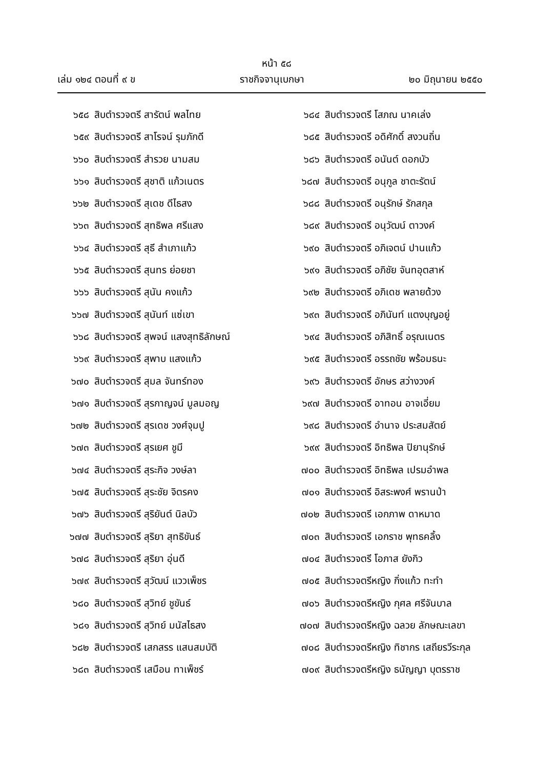หน้า ๕๘
เล่ม ๑๒๔ ตอนที่ ๙ ข ราชกิจจานุเบกษา ๒๐ มิถุนายน ๒๕๕๐
๖๕๘ สิบตำรวจตรี สารัตน์ พลไทย
๖๕๙ สิบตำรวจตรี สาโรจน์ รุมภักดี
๖๖๐ สิบตำรวจตรี สำรวย นามสม
๖๖๑ สิบตำรวจตรี สุชาติ แก้วเนตร
๖๖๒ สิบตำรวจตรี สุเดช ดีไธสง
๖๖๓ สิบตำรวจตรี สุทธิพล ศรีแสง
๖๖๔ สิบตำรวจตรี สุธี สำเภาแก้ว
๖๖๕ สิบตำรวจตรี สุนทร ย่อยชา
๖๖๖ สิบตำรวจตรี สุนัน คงแก้ว
๖๖๗ สิบตำรวจตรี สุนันท์ แซ่เขา
๖๖๘ สิบตำรวจตรี สุพจน์ แสงสุทธิลักษณ์
๖๖๙ สิบตำรวจตรี สุพาบ แสงแก้ว
๖๗๐ สิบตำรวจตรี สุมล จันทร์ทอง
๖๗๑ สิบตำรวจตรี สุรกาญจน์ มูลมอญ
๖๗๒ สิบตำรวจตรี สุรเดช วงศ์จุมปู
๖๗๓ สิบตำรวจตรี สุรเยศ ชูมี
๖๗๔ สิบตำรวจตรี สุระกิจ วงษ์ลา
๖๗๕ สิบตำรวจตรี สุระชัย จิตรคง
๖๗๖ สิบตำรวจตรี สุริยันต์ นิลบัว
๖๗๗ สิบตำรวจตรี สุริยา สุทธิขันธ์
๖๗๘ สิบตำรวจตรี สุริยา อุ่นดี
๖๗๙ สิบตำรวจตรี สุวัฒน์ แววเพ็ชร
๖๘๐ สิบตำรวจตรี สุวิทย์ ชูขันธ์
๖๘๑ สิบตำรวจตรี สุวิทย์ มนัสไธสง
๖๘๒ สิบตำรวจตรี เสกสรร แสนสมบัติ
๖๘๓ สิบตำรวจตรี เสมือน ทาเพ็ชร์
๖๘๔ สิบตำรวจตรี โสภณ นาคเล่ง
๖๘๕ สิบตำรวจตรี อดิศักดิ์ สงวนถิ่น
๖๘๖ สิบตำรวจตรี อนันต์ ดอกบัว
๖๘๗ สิบตำรวจตรี อนุกูล ชาตะรัตน์
๖๘๘ สิบตำรวจตรี อนุรักษ์ รักสกุล
๖๘๙ สิบตำรวจตรี อนุวัฒน์ ตาวงค์
๖๙๐ สิบตำรวจตรี อภิเจตน์ ปานแก้ว
๖๙๑ สิบตำรวจตรี อภิชัย จันทอุตสาห์
๖๙๒ สิบตำรวจตรี อภิเดช พลายด้วง
๖๙๓ สิบตำรวจตรี อภินันท์ แตงบุญอยู่
๖๙๔ สิบตำรวจตรี อภิสิทธิ์ อรุณเนตร
๖๙๕ สิบตำรวจตรี อรรถชัย พร้อมธนะ
๖๙๖ สิบตำรวจตรี อักษร สว่างวงค์
๖๙๗ สิบตำรวจตรี อาทอน อาจเอี่ยม
๖๙๘ สิบตำรวจตรี อำนาจ ประสมสัตย์
๖๙๙ สิบตำรวจตรี อิทธิพล ปิยานุรักษ์
๗๐๐ สิบตำรวจตรี อิทธิพล เปรมอำพล
๗๐๑ สิบตำรวจตรี อิสระพงศ์ พรานป่า
๗๐๒ สิบตำรวจตรี เอกภาพ ดาหมาด
๗๐๓ สิบตำรวจตรี เอกราช พุทธคลิ้ง
๗๐๔ สิบตำรวจตรี โอภาส ยังกิว
๗๐๕ สิบตำรวจตรีหญิง กิ่งแก้ว ทะทำ
๗๐๖ สิบตำรวจตรีหญิง กุศล ศรีจันบาล
๗๐๗ สิบตำรวจตรีหญิง ฉลวย ลักษณะเลขา
๗๐๘ สิบตำรวจตรีหญิง ทิชากร เสถียรวีระกุล
๗๐๙ สิบตำรวจตรีหญิง ธนัญญา บุตรราช